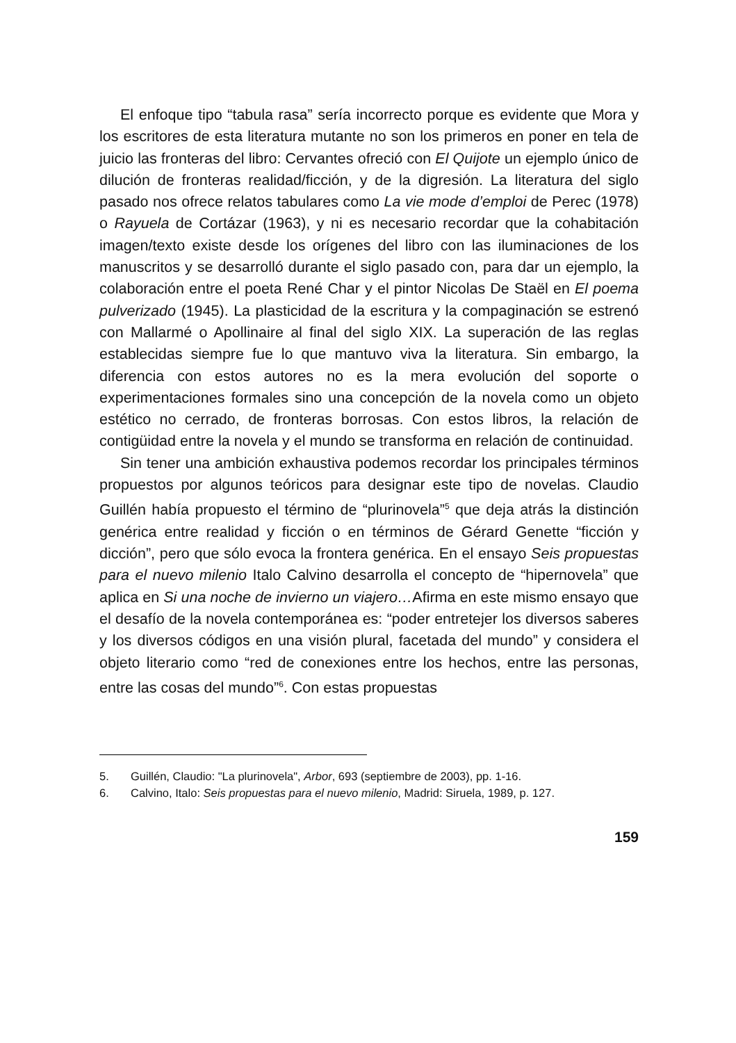El enfoque tipo “tabula rasa” sería incorrecto porque es evidente que Mora y los escritores de esta literatura mutante no son los primeros en poner en tela de juicio las fronteras del libro: Cervantes ofreció con El Quijote un ejemplo único de dilución de fronteras realidad/ficción, y de la digresión. La literatura del siglo pasado nos ofrece relatos tabulares como La vie mode d’emploi de Perec (1978) o Rayuela de Cortázar (1963), y ni es necesario recordar que la cohabitación imagen/texto existe desde los orígenes del libro con las iluminaciones de los manuscritos y se desarrolló durante el siglo pasado con, para dar un ejemplo, la colaboración entre el poeta René Char y el pintor Nicolas De Staël en El poema pulverizado (1945). La plasticidad de la escritura y la compaginación se estrenó con Mallarmé o Apollinaire al final del siglo XIX. La superación de las reglas establecidas siempre fue lo que mantuvo viva la literatura. Sin embargo, la diferencia con estos autores no es la mera evolución del soporte o experimentaciones formales sino una concepción de la novela como un objeto estético no cerrado, de fronteras borrosas. Con estos libros, la relación de contigüidad entre la novela y el mundo se transforma en relación de continuidad.
Sin tener una ambición exhaustiva podemos recordar los principales términos propuestos por algunos teóricos para designar este tipo de novelas. Claudio Guillén había propuesto el término de “plurinovela”<sup>5</sup> que deja atrás la distinción genérica entre realidad y ficción o en términos de Gérard Genette “ficción y dicción”, pero que sólo evoca la frontera genérica. En el ensayo Seis propuestas para el nuevo milenio Italo Calvino desarrolla el concepto de “hipernovela” que aplica en Si una noche de invierno un viajero…Afirma en este mismo ensayo que el desafío de la novela contemporánea es: “poder entretejer los diversos saberes y los diversos códigos en una visión plural, facetada del mundo” y considera el objeto literario como “red de conexiones entre los hechos, entre las personas, entre las cosas del mundo”<sup>6</sup>. Con estas propuestas
5. Guillén, Claudio: "La plurinovela", Arbor, 693 (septiembre de 2003), pp. 1-16.
6. Calvino, Italo: Seis propuestas para el nuevo milenio, Madrid: Siruela, 1989, p. 127.
159